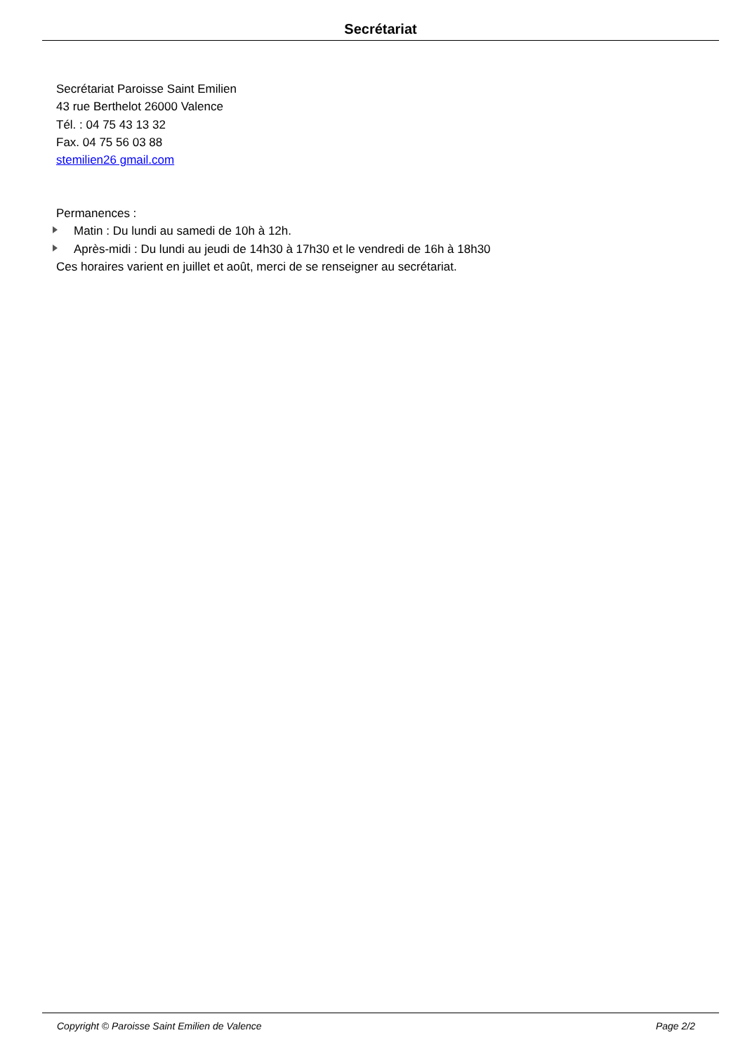Secrétariat
Secrétariat Paroisse Saint Emilien
43 rue Berthelot 26000 Valence
Tél. : 04 75 43 13 32
Fax. 04 75 56 03 88
stemilien26 gmail.com
Permanences :
Matin : Du lundi au samedi de 10h à 12h.
Après-midi : Du lundi au jeudi de 14h30 à 17h30 et le vendredi de 16h à 18h30
Ces horaires varient en juillet et août, merci de se renseigner au secrétariat.
Copyright © Paroisse Saint Emilien de Valence Page 2/2